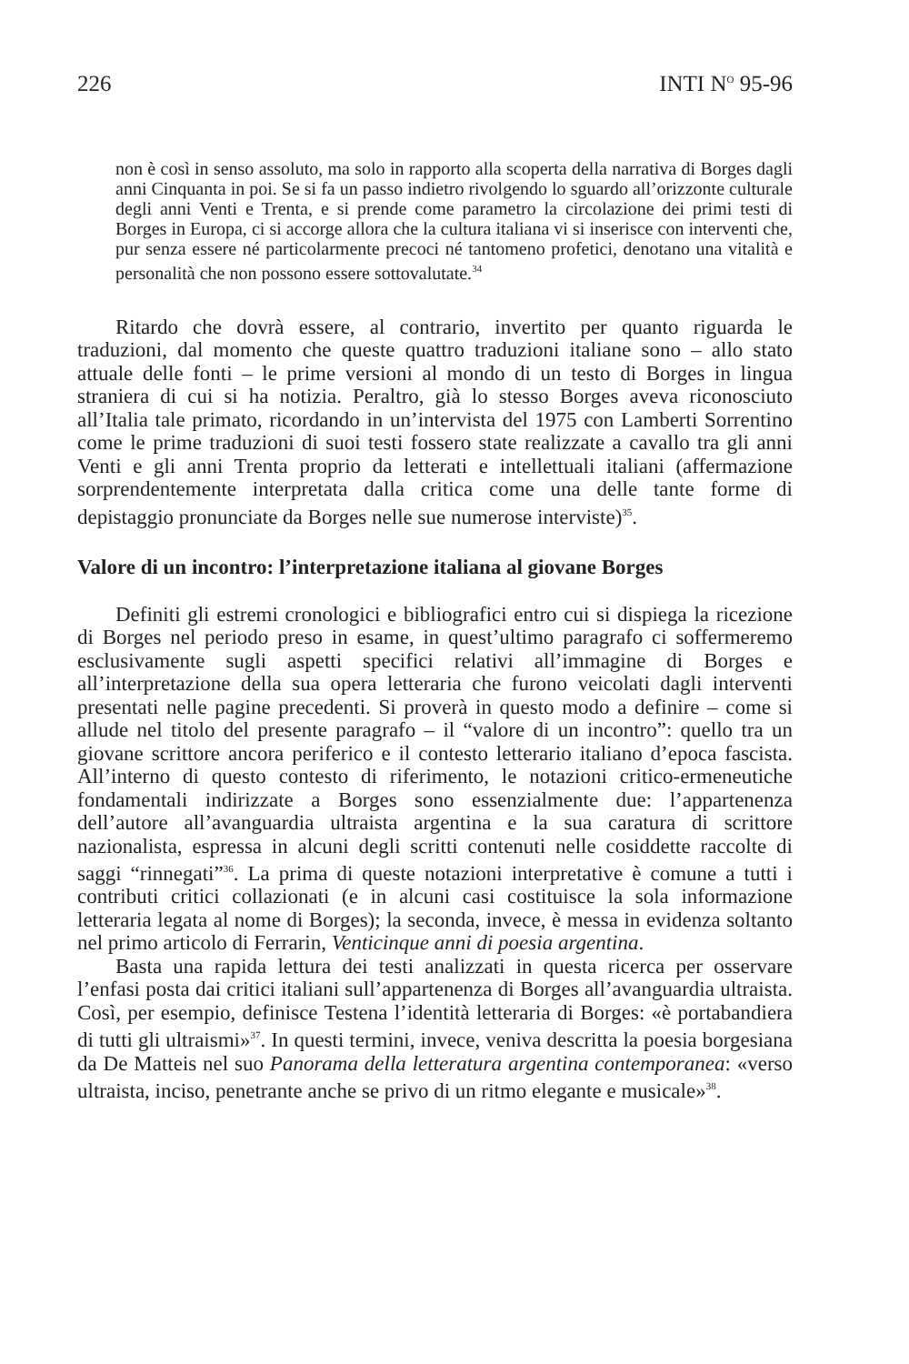226 INTI N<sup>O</sup> 95-96
non è così in senso assoluto, ma solo in rapporto alla scoperta della narrativa di Borges dagli anni Cinquanta in poi. Se si fa un passo indietro rivolgendo lo sguardo all’orizzonte culturale degli anni Venti e Trenta, e si prende come parametro la circolazione dei primi testi di Borges in Europa, ci si accorge allora che la cultura italiana vi si inserisce con interventi che, pur senza essere né particolarmente precoci né tantomeno profetici, denotano una vitalità e personalità che non possono essere sottovalutate.<sup>34</sup>
Ritardo che dovrà essere, al contrario, invertito per quanto riguarda le traduzioni, dal momento che queste quattro traduzioni italiane sono – allo stato attuale delle fonti – le prime versioni al mondo di un testo di Borges in lingua straniera di cui si ha notizia. Peraltro, già lo stesso Borges aveva riconosciuto all’Italia tale primato, ricordando in un’intervista del 1975 con Lamberti Sorrentino come le prime traduzioni di suoi testi fossero state realizzate a cavallo tra gli anni Venti e gli anni Trenta proprio da letterati e intellettuali italiani (affermazione sorprendentemente interpretata dalla critica come una delle tante forme di depistaggio pronunciate da Borges nelle sue numerose interviste)<sup>35</sup>.
Valore di un incontro: l’interpretazione italiana al giovane Borges
Definiti gli estremi cronologici e bibliografici entro cui si dispiega la ricezione di Borges nel periodo preso in esame, in quest’ultimo paragrafo ci soffermeremo esclusivamente sugli aspetti specifici relativi all’immagine di Borges e all’interpretazione della sua opera letteraria che furono veicolati dagli interventi presentati nelle pagine precedenti. Si proverà in questo modo a definire – come si allude nel titolo del presente paragrafo – il “valore di un incontro”: quello tra un giovane scrittore ancora periferico e il contesto letterario italiano d’epoca fascista. All’interno di questo contesto di riferimento, le notazioni critico-ermeneutiche fondamentali indirizzate a Borges sono essenzialmente due: l’appartenenza dell’autore all’avanguardia ultraista argentina e la sua caratura di scrittore nazionalista, espressa in alcuni degli scritti contenuti nelle cosiddette raccolte di saggi “rinnegati”<sup>36</sup>. La prima di queste notazioni interpretative è comune a tutti i contributi critici collazionati (e in alcuni casi costituisce la sola informazione letteraria legata al nome di Borges); la seconda, invece, è messa in evidenza soltanto nel primo articolo di Ferrarin, Venticinque anni di poesia argentina.
Basta una rapida lettura dei testi analizzati in questa ricerca per osservare l’enfasi posta dai critici italiani sull’appartenenza di Borges all’avanguardia ultraista. Così, per esempio, definisce Testena l’identità letteraria di Borges: «è portabandiera di tutti gli ultraismi»<sup>37</sup>. In questi termini, invece, veniva descritta la poesia borgesiana da De Matteis nel suo Panorama della letteratura argentina contemporanea: «verso ultraista, inciso, penetrante anche se privo di un ritmo elegante e musicale»<sup>38</sup>.